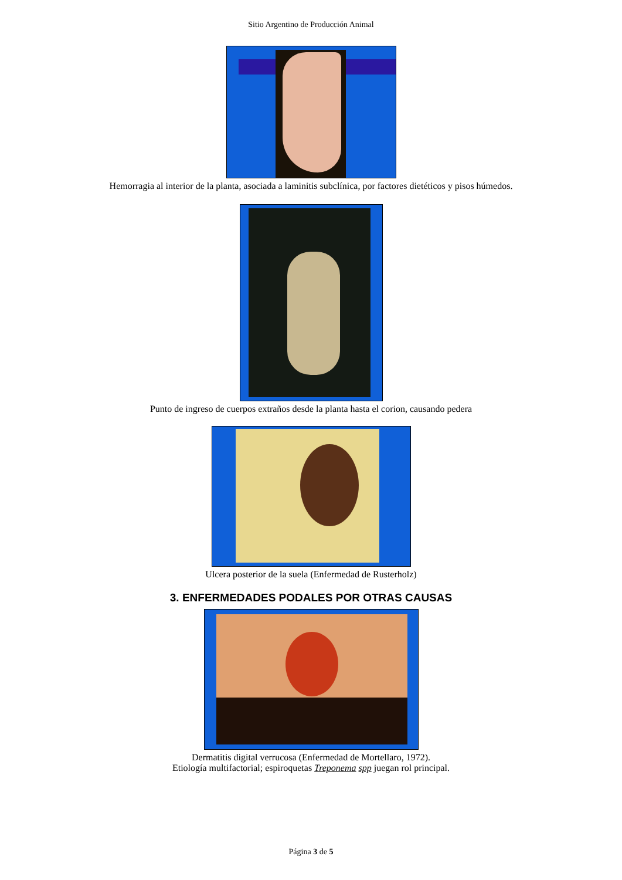Sitio Argentino de Producción Animal
Hemorragia al interior de la planta, asociada a laminitis subclínica, por factores dietéticos y pisos húmedos.
Punto de ingreso de cuerpos extraños desde la planta hasta el corion, causando pedera
Ulcera posterior de la suela (Enfermedad de Rusterholz)
3. ENFERMEDADES PODALES POR OTRAS CAUSAS
Dermatitis digital verrucosa (Enfermedad de Mortellaro, 1972).
Etiología multifactorial; espiroquetas Treponema spp juegan rol principal.
Página 3 de 5